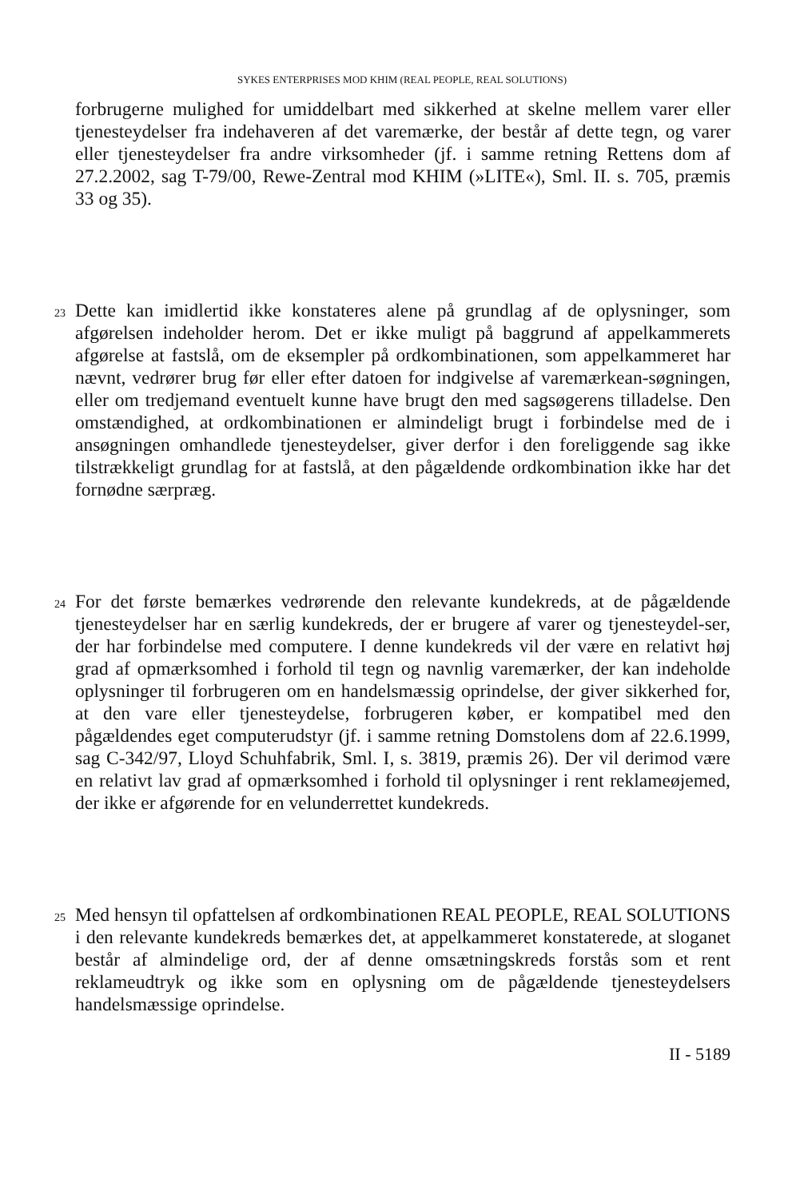SYKES ENTERPRISES MOD KHIM (REAL PEOPLE, REAL SOLUTIONS)
forbrugerne mulighed for umiddelbart med sikkerhed at skelne mellem varer eller tjenesteydelser fra indehaveren af det varemærke, der består af dette tegn, og varer eller tjenesteydelser fra andre virksomheder (jf. i samme retning Rettens dom af 27.2.2002, sag T-79/00, Rewe-Zentral mod KHIM (»LITE«), Sml. II. s. 705, præmis 33 og 35).
23
Dette kan imidlertid ikke konstateres alene på grundlag af de oplysninger, som afgørelsen indeholder herom. Det er ikke muligt på baggrund af appelkammerets afgørelse at fastslå, om de eksempler på ordkombinationen, som appelkammeret har nævnt, vedrører brug før eller efter datoen for indgivelse af varemærkean-søgningen, eller om tredjemand eventuelt kunne have brugt den med sagsøgerens tilladelse. Den omstændighed, at ordkombinationen er almindeligt brugt i forbindelse med de i ansøgningen omhandlede tjenesteydelser, giver derfor i den foreliggende sag ikke tilstrækkeligt grundlag for at fastslå, at den pågældende ordkombination ikke har det fornødne særpræg.
24
For det første bemærkes vedrørende den relevante kundekreds, at de pågældende tjenesteydelser har en særlig kundekreds, der er brugere af varer og tjenesteydel-ser, der har forbindelse med computere. I denne kundekreds vil der være en relativt høj grad af opmærksomhed i forhold til tegn og navnlig varemærker, der kan indeholde oplysninger til forbrugeren om en handelsmæssig oprindelse, der giver sikkerhed for, at den vare eller tjenesteydelse, forbrugeren køber, er kompatibel med den pågældendes eget computerudstyr (jf. i samme retning Domstolens dom af 22.6.1999, sag C-342/97, Lloyd Schuhfabrik, Sml. I, s. 3819, præmis 26). Der vil derimod være en relativt lav grad af opmærksomhed i forhold til oplysninger i rent reklameøjemed, der ikke er afgørende for en velunderrettet kundekreds.
25
Med hensyn til opfattelsen af ordkombinationen REAL PEOPLE, REAL SOLUTIONS i den relevante kundekreds bemærkes det, at appelkammeret konstaterede, at sloganet består af almindelige ord, der af denne omsætningskreds forstås som et rent reklameudtryk og ikke som en oplysning om de pågældende tjenesteydelsers handelsmæssige oprindelse.
II - 5189